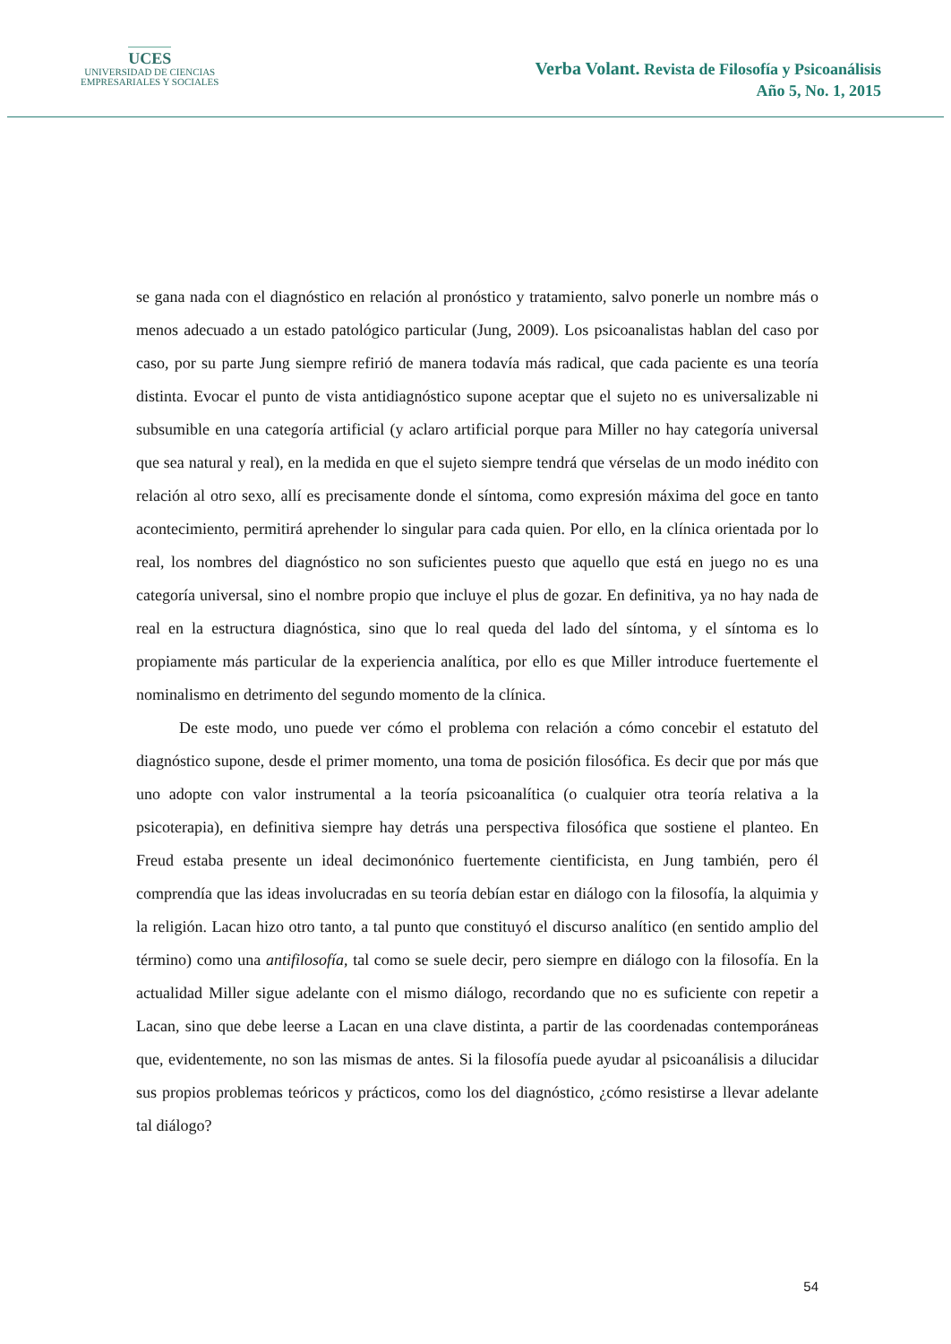UCES
UNIVERSIDAD DE CIENCIAS
EMPRESARIALES Y SOCIALES
Verba Volant. Revista de Filosofía y Psicoanálisis
Año 5, No. 1, 2015
se gana nada con el diagnóstico en relación al pronóstico y tratamiento, salvo ponerle un nombre más o menos adecuado a un estado patológico particular (Jung, 2009). Los psicoanalistas hablan del caso por caso, por su parte Jung siempre refirió de manera todavía más radical, que cada paciente es una teoría distinta. Evocar el punto de vista antidiagnóstico supone aceptar que el sujeto no es universalizable ni subsumible en una categoría artificial (y aclaro artificial porque para Miller no hay categoría universal que sea natural y real), en la medida en que el sujeto siempre tendrá que vérselas de un modo inédito con relación al otro sexo, allí es precisamente donde el síntoma, como expresión máxima del goce en tanto acontecimiento, permitirá aprehender lo singular para cada quien. Por ello, en la clínica orientada por lo real, los nombres del diagnóstico no son suficientes puesto que aquello que está en juego no es una categoría universal, sino el nombre propio que incluye el plus de gozar. En definitiva, ya no hay nada de real en la estructura diagnóstica, sino que lo real queda del lado del síntoma, y el síntoma es lo propiamente más particular de la experiencia analítica, por ello es que Miller introduce fuertemente el nominalismo en detrimento del segundo momento de la clínica.
De este modo, uno puede ver cómo el problema con relación a cómo concebir el estatuto del diagnóstico supone, desde el primer momento, una toma de posición filosófica. Es decir que por más que uno adopte con valor instrumental a la teoría psicoanalítica (o cualquier otra teoría relativa a la psicoterapia), en definitiva siempre hay detrás una perspectiva filosófica que sostiene el planteo. En Freud estaba presente un ideal decimonónico fuertemente cientificista, en Jung también, pero él comprendía que las ideas involucradas en su teoría debían estar en diálogo con la filosofía, la alquimia y la religión. Lacan hizo otro tanto, a tal punto que constituyó el discurso analítico (en sentido amplio del término) como una antifilosofía, tal como se suele decir, pero siempre en diálogo con la filosofía. En la actualidad Miller sigue adelante con el mismo diálogo, recordando que no es suficiente con repetir a Lacan, sino que debe leerse a Lacan en una clave distinta, a partir de las coordenadas contemporáneas que, evidentemente, no son las mismas de antes. Si la filosofía puede ayudar al psicoanálisis a dilucidar sus propios problemas teóricos y prácticos, como los del diagnóstico, ¿cómo resistirse a llevar adelante tal diálogo?
54